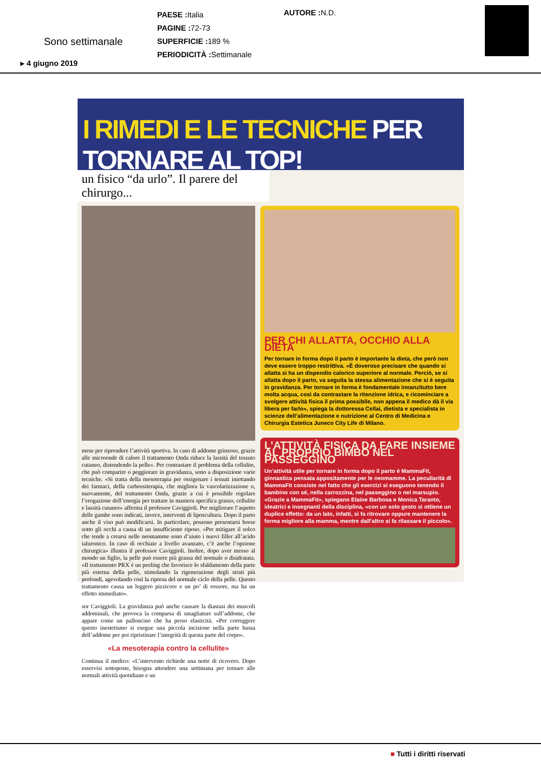PAESE : Italia
PAGINE : 72-73
SUPERFICIE : 189 %
PERIODICITÀ : Settimanale
AUTORE : N.D.
Sono settimanale
▸ 4 giugno 2019
I RIMEDI E LE TECNICHE PER TORNARE AL TOP!
un fisico “da urlo”. Il parere del chirurgo...
mese per riprendere l’attività sportiva. In caso di addome grinzoso, grazie alle microonde di calore il trattamento Onda riduce la lassità del tessuto cutaneo, distendendo la pelle». Per contrastare il problema della cellulite, che può comparire o peggiorare in gravidanza, sono a disposizione varie tecniche. «Si tratta della mesoterapia per ossigenare i tessuti iniettando dei farmaci, della carbossiterapia, che migliora la vascolarizzazione o, nuovamente, del trattamento Onda, grazie a cui è possibile regolare l’erogazione dell’energia per trattare in maniera specifica grasso, cellulite e lassità cutanee» afferma il professor Caviggioli. Per migliorare l’aspetto delle gambe sono indicati, invece, interventi di liposcultura. Dopo il parto anche il viso può modificarsi. In particolare, possono presentarsi borse sotto gli occhi a causa di un insufficiente riposo. «Per mitigare il solco che tende a crearsi nelle neomamme sono d’aiuto i nuovi filler all’acido ialuronico. In caso di occhiaie a livello avanzato, c’è anche l’opzione chirurgica» illustra il professor Caviggioli. Inoltre, dopo aver messo al mondo un figlio, la pelle può essere più grassa del normale o disidratata. «Il trattamento PRX è un peeling che favorisce lo sfaldamento della parte più esterna della pelle, stimolando la rigenerazione degli strati più profondi, agevolando così la ripresa del normale ciclo della pelle. Questo trattamento causa un leggero pizzicore e un po’ di rossore, ma ha un effetto immediato».
sor Caviggioli. La gravidanza può anche causare la diastasi dei muscoli addominali, che provoca la comparsa di smagliature sull’addome, che appare come un palloncino che ha perso elasticità. «Per correggere questo inestetismo si esegue una piccola incisione nella parte bassa dell’addome per poi ripristinare l’integrità di questa parte del corpo».
«La mesoterapia contro la cellulite»
Continua il medico: «L’intervento richiede una notte di ricovero. Dopo esservisi sottoposte, bisogna attendere una settimana per tornare alle normali attività quotidiane e un
PER CHI ALLATTA, OCCHIO ALLA DIETA
Per tornare in forma dopo il parto è importante la dieta, che però non deve essere troppo restrittiva. «È doveroso precisare che quando si allatta si ha un dispendio calorico superiore al normale. Perciò, se si allatta dopo il parto, va seguita la stessa alimentazione che si è seguita in gravidanza. Per tornare in forma è fondamentale innanzitutto bere molta acqua, così da contrastare la ritenzione idrica, e ricominciare a svolgere attività fisica il prima possibile, non appena il medico dà il via libera per farlo», spiega la dottoressa Cellai, dietista e specialista in scienze dell’alimentazione e nutrizione al Centro di Medicina e Chirurgia Estetica Juneco City Life di Milano.
L’ATTIVITÀ FISICA DA FARE INSIEME AL PROPRIO BIMBO NEL PASSEGGINO
Un’attività utile per tornare in forma dopo il parto è MammaFit, ginnastica pensata appositamente per le neomamme. La peculiarità di MammaFit consiste nel fatto che gli esercizi si eseguono tenendo il bambino con sé, nella carrozzina, nel passeggino o nel marsupio. «Grazie a MammaFit», spiegano Elaine Barbosa e Monica Taranto, ideatrici e insegnanti della disciplina, «con un solo gesto si ottiene un duplice effetto: da un lato, infatti, si fa ritrovare oppure mantenere la forma migliore alla mamma, mentre dall’altro si fa rilassare il piccolo».
■ Tutti i diritti riservati